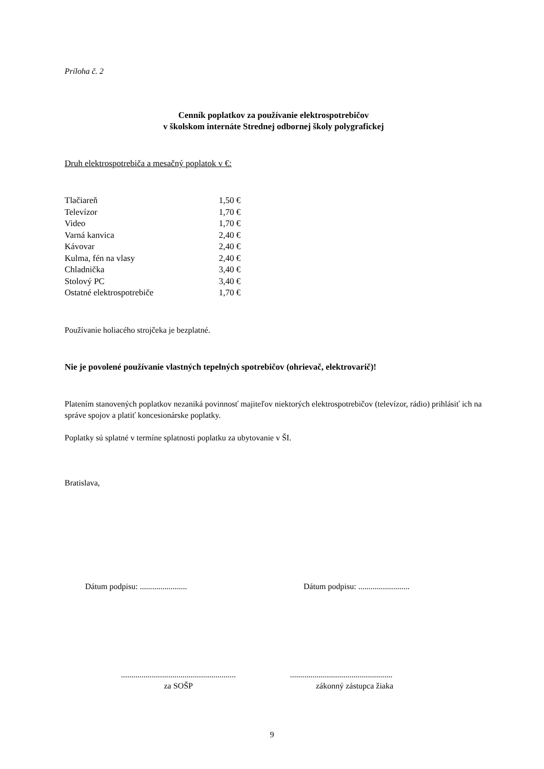Príloha č. 2
Cenník poplatkov za používanie elektrospotrebičov
v školskom internáte Strednej odbornej školy polygrafickej
Druh elektrospotrebiča a mesačný poplatok v €:
| Tlačiareň | 1,50 € |
| Televízor | 1,70 € |
| Video | 1,70 € |
| Varná kanvica | 2,40 € |
| Kávovar | 2,40 € |
| Kulma, fén na vlasy | 2,40 € |
| Chladnička | 3,40 € |
| Stolový PC | 3,40 € |
| Ostatné elektrospotrebiče | 1,70 € |
Používanie holiacého strojčeka je bezplatné.
Nie je povolené používanie vlastných tepelných spotrebičov (ohrievač, elektrovarič)!
Platením stanovených poplatkov nezaniká povinnosť majiteľov niektorých elektrospotrebičov (televízor, rádio) prihlásiť ich na správe spojov a platiť koncesionárske poplatky.
Poplatky sú splatné v termíne splatnosti poplatku za ubytovanie v ŠI.
Bratislava,
Dátum podpisu: ....................... Dátum podpisu: .........................
........................................................
za SOŠP
..................................................
zákonný zástupca žiaka
9